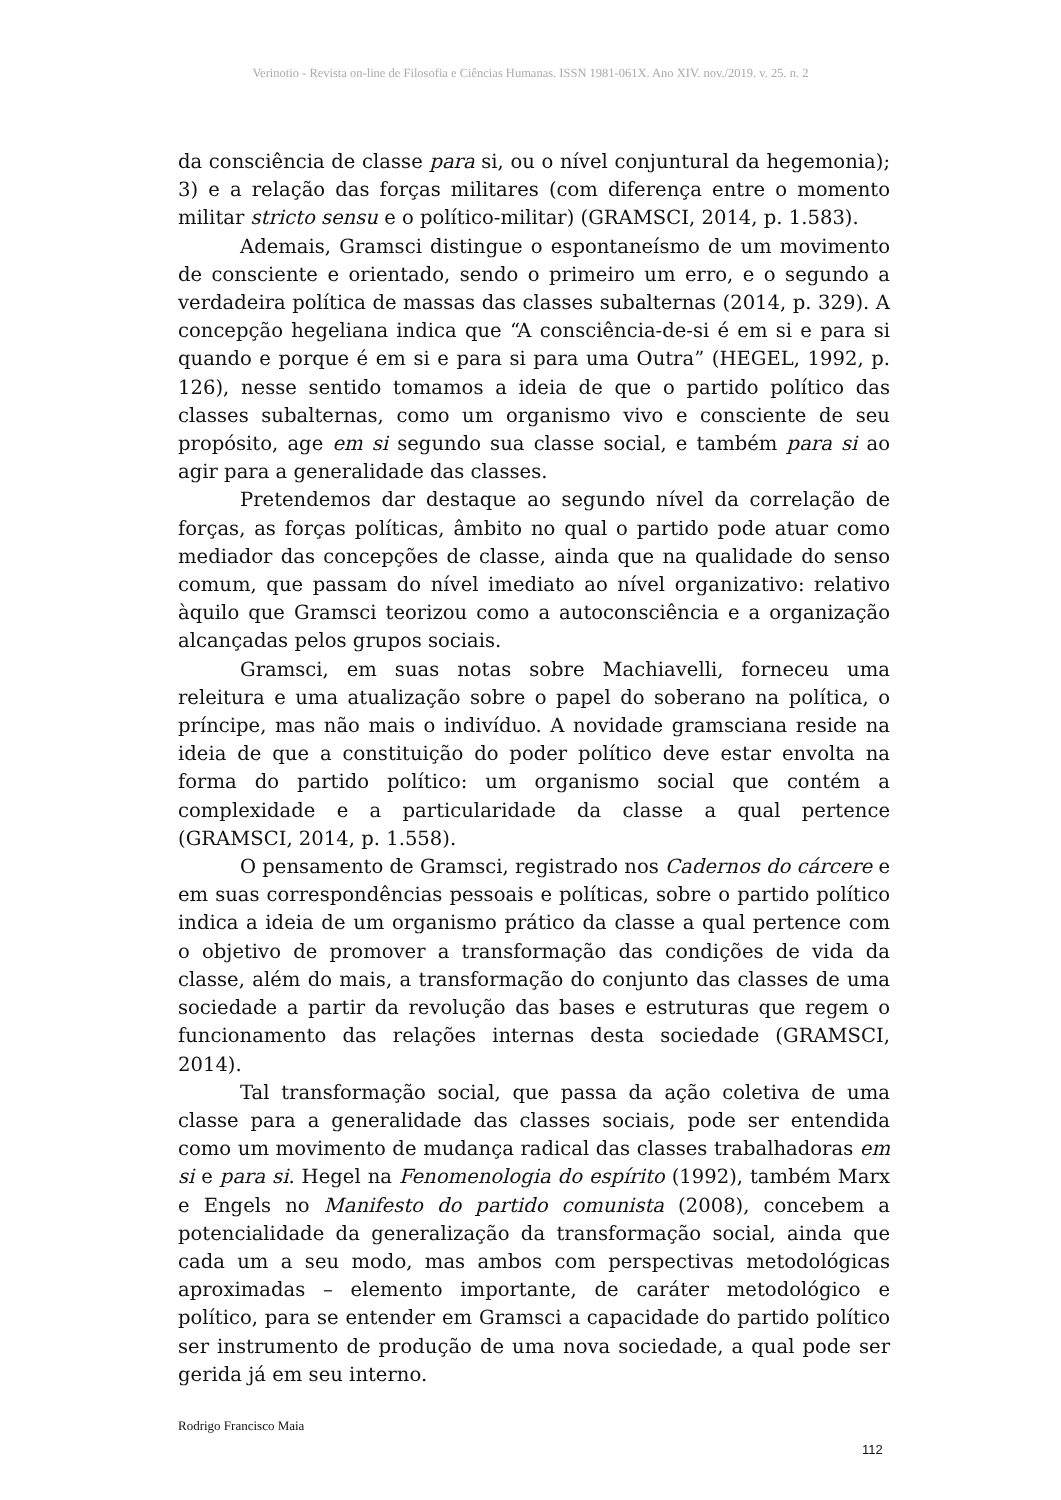Verinotio - Revista on-line de Filosofia e Ciências Humanas. ISSN 1981-061X. Ano XIV. nov./2019. v. 25. n. 2
da consciência de classe para si, ou o nível conjuntural da hegemonia); 3) e a relação das forças militares (com diferença entre o momento militar stricto sensu e o político-militar) (GRAMSCI, 2014, p. 1.583).
Ademais, Gramsci distingue o espontaneísmo de um movimento de consciente e orientado, sendo o primeiro um erro, e o segundo a verdadeira política de massas das classes subalternas (2014, p. 329). A concepção hegeliana indica que “A consciência-de-si é em si e para si quando e porque é em si e para si para uma Outra” (HEGEL, 1992, p. 126), nesse sentido tomamos a ideia de que o partido político das classes subalternas, como um organismo vivo e consciente de seu propósito, age em si segundo sua classe social, e também para si ao agir para a generalidade das classes.
Pretendemos dar destaque ao segundo nível da correlação de forças, as forças políticas, âmbito no qual o partido pode atuar como mediador das concepções de classe, ainda que na qualidade do senso comum, que passam do nível imediato ao nível organizativo: relativo àquilo que Gramsci teorizou como a autoconsciência e a organização alcançadas pelos grupos sociais.
Gramsci, em suas notas sobre Machiavelli, forneceu uma releitura e uma atualização sobre o papel do soberano na política, o príncipe, mas não mais o indivíduo. A novidade gramsciana reside na ideia de que a constituição do poder político deve estar envolta na forma do partido político: um organismo social que contém a complexidade e a particularidade da classe a qual pertence (GRAMSCI, 2014, p. 1.558).
O pensamento de Gramsci, registrado nos Cadernos do cárcere e em suas correspondências pessoais e políticas, sobre o partido político indica a ideia de um organismo prático da classe a qual pertence com o objetivo de promover a transformação das condições de vida da classe, além do mais, a transformação do conjunto das classes de uma sociedade a partir da revolução das bases e estruturas que regem o funcionamento das relações internas desta sociedade (GRAMSCI, 2014).
Tal transformação social, que passa da ação coletiva de uma classe para a generalidade das classes sociais, pode ser entendida como um movimento de mudança radical das classes trabalhadoras em si e para si. Hegel na Fenomenologia do espírito (1992), também Marx e Engels no Manifesto do partido comunista (2008), concebem a potencialidade da generalização da transformação social, ainda que cada um a seu modo, mas ambos com perspectivas metodológicas aproximadas – elemento importante, de caráter metodológico e político, para se entender em Gramsci a capacidade do partido político ser instrumento de produção de uma nova sociedade, a qual pode ser gerida já em seu interno.
Rodrigo Francisco Maia
112